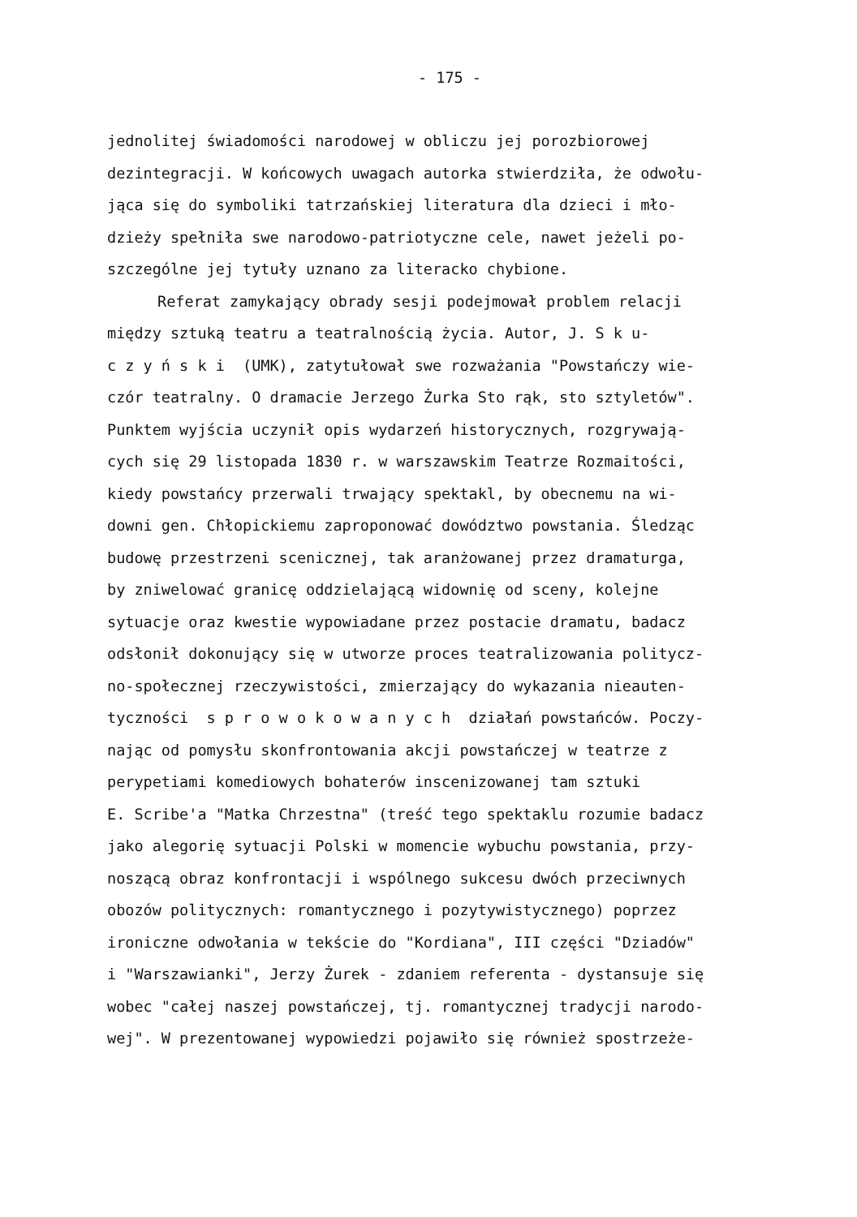- 175 -
jednolitej świadomości narodowej w obliczu jej porozbiorowej
dezintegracji. W końcowych uwagach autorka stwierdziła, że odwołu-
jąca się do symboliki tatrzańskiej literatura dla dzieci i mło-
dzieży spełniła swe narodowo-patriotyczne cele, nawet jeżeli po-
szczególne jej tytuły uznano za literacko chybione.
Referat zamykający obrady sesji podejmował problem relacji
między sztuką teatru a teatralnością życia. Autor, J. S k u-
c z y ń s k i (UMK), zatytułował swe rozważania "Powstańczy wie-
czór teatralny. O dramacie Jerzego Żurka Sto rąk, sto sztyletów".
Punktem wyjścia uczynił opis wydarzeń historycznych, rozgrywają-
cych się 29 listopada 1830 r. w warszawskim Teatrze Rozmaitości,
kiedy powstańcy przerwali trwający spektakl, by obecnemu na wi-
downi gen. Chłopickiemu zaproponować dowództwo powstania. Śledząc
budowę przestrzeni scenicznej, tak aranżowanej przez dramaturga,
by zniwelować granicę oddzielającą widownię od sceny, kolejne
sytuacje oraz kwestie wypowiadane przez postacie dramatu, badacz
odsłonił dokonujący się w utworze proces teatralizowania politycz-
no-społecznej rzeczywistości, zmierzający do wykazania nieauten-
tyczności s p r o w o k o w a n y c h działań powstańców. Poczy-
nając od pomysłu skonfrontowania akcji powstańczej w teatrze z
perypetiami komediowych bohaterów inscenizowanej tam sztuki
E. Scribe'a "Matka Chrzestna" (treść tego spektaklu rozumie badacz
jako alegorię sytuacji Polski w momencie wybuchu powstania, przy-
noszącą obraz konfrontacji i wspólnego sukcesu dwóch przeciwnych
obozów politycznych: romantycznego i pozytywistycznego) poprzez
ironiczne odwołania w tekście do "Kordiana", III części "Dziadów"
i "Warszawianki", Jerzy Żurek - zdaniem referenta - dystansuje się
wobec "całej naszej powstańczej, tj. romantycznej tradycji narodo-
wej". W prezentowanej wypowiedzi pojawiło się również spostrzeże-